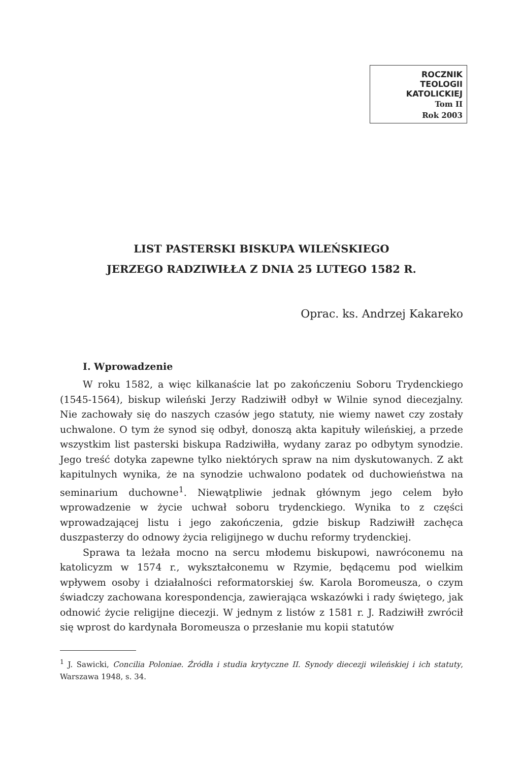ROCZNIK
TEOLOGII
KATOLICKIEJ
Tom II
Rok 2003
LIST PASTERSKI BISKUPA WILEŃSKIEGO
JERZEGO RADZIWIŁŁA Z DNIA 25 LUTEGO 1582 R.
Oprac. ks. Andrzej Kakareko
I. Wprowadzenie
W roku 1582, a więc kilkanaście lat po zakończeniu Soboru Trydenckiego (1545-1564), biskup wileński Jerzy Radziwiłł odbył w Wilnie synod diecezjalny. Nie zachowały się do naszych czasów jego statuty, nie wiemy nawet czy zostały uchwalone. O tym że synod się odbył, donoszą akta kapituły wileńskiej, a przede wszystkim list pasterski biskupa Radziwiłła, wydany zaraz po odbytym synodzie. Jego treść dotyka zapewne tylko niektórych spraw na nim dyskutowanych. Z akt kapitulnych wynika, że na synodzie uchwalono podatek od duchowieństwa na seminarium duchowne<sup>1</sup>. Niewątpliwie jednak głównym jego celem było wprowadzenie w życie uchwał soboru trydenckiego. Wynika to z części wprowadzającej listu i jego zakończenia, gdzie biskup Radziwiłł zachęca duszpasterzy do odnowy życia religijnego w duchu reformy trydenckiej.
Sprawa ta leżała mocno na sercu młodemu biskupowi, nawróconemu na katolicyzm w 1574 r., wykształconemu w Rzymie, będącemu pod wielkim wpływem osoby i działalności reformatorskiej św. Karola Boromeusza, o czym świadczy zachowana korespondencja, zawierająca wskazówki i rady świętego, jak odnowić życie religijne diecezji. W jednym z listów z 1581 r. J. Radziwiłł zwrócił się wprost do kardynała Boromeusza o przesłanie mu kopii statutów
<sup>1</sup> J. Sawicki, Concilia Poloniae. Źródła i studia krytyczne II. Synody diecezji wileńskiej i ich statuty, Warszawa 1948, s. 34.